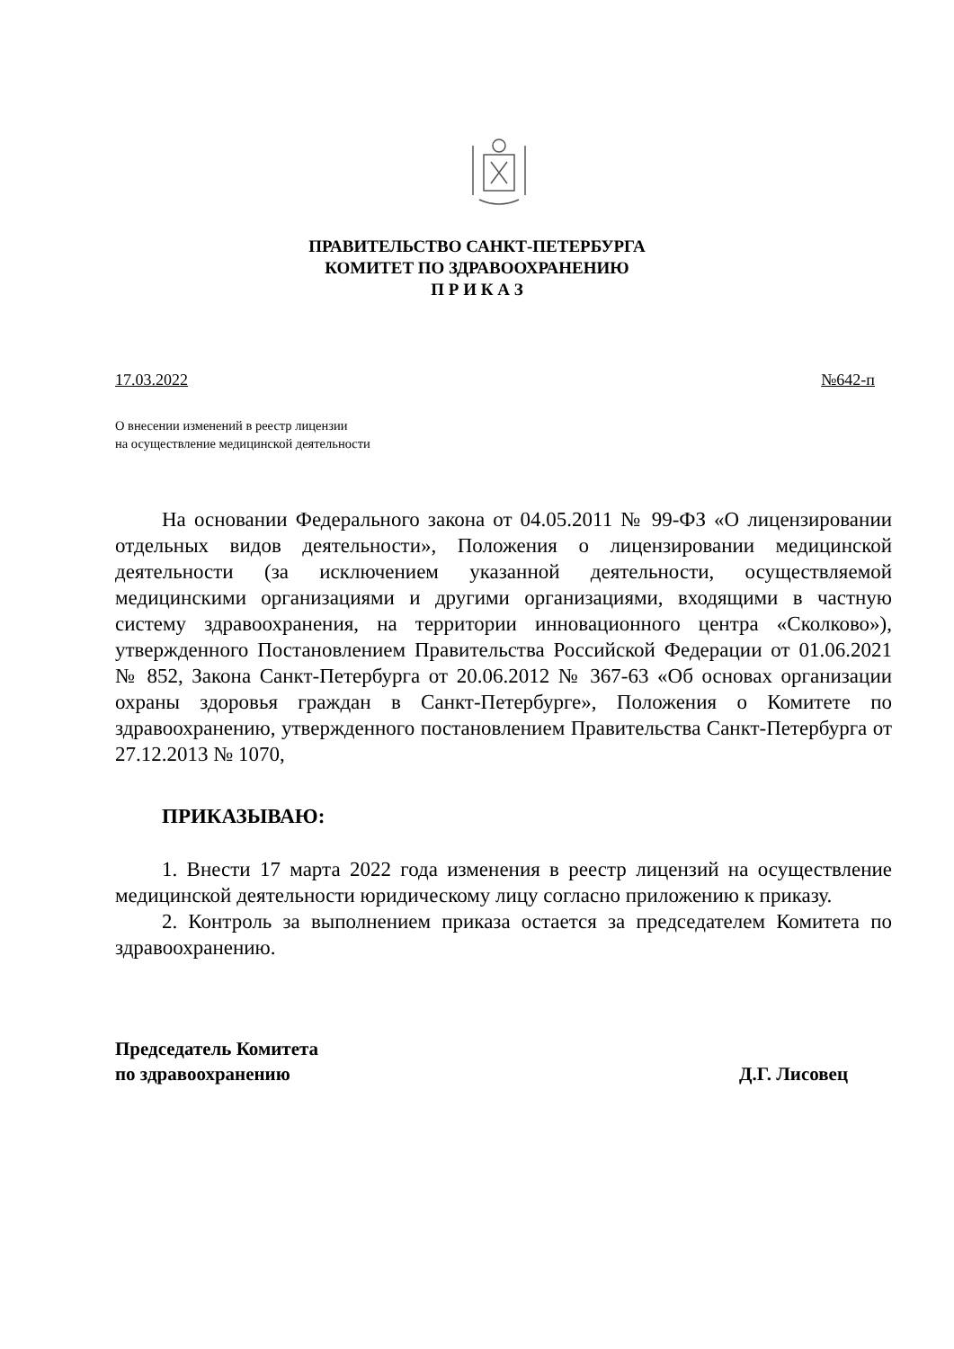ПРАВИТЕЛЬСТВО САНКТ-ПЕТЕРБУРГА
КОМИТЕТ ПО ЗДРАВООХРАНЕНИЮ
П Р И К А З
17.03.2022 №642-п
О внесении изменений в реестр лицензии
на осуществление медицинской деятельности
На основании Федерального закона от 04.05.2011 № 99-ФЗ «О лицензировании отдельных видов деятельности», Положения о лицензировании медицинской деятельности (за исключением указанной деятельности, осуществляемой медицинскими организациями и другими организациями, входящими в частную систему здравоохранения, на территории инновационного центра «Сколково»), утвержденного Постановлением Правительства Российской Федерации от 01.06.2021 № 852, Закона Санкт-Петербурга от 20.06.2012 № 367-63 «Об основах организации охраны здоровья граждан в Санкт-Петербурге», Положения о Комитете по здравоохранению, утвержденного постановлением Правительства Санкт-Петербурга от 27.12.2013 № 1070,
ПРИКАЗЫВАЮ:
1. Внести 17 марта 2022 года изменения в реестр лицензий на осуществление медицинской деятельности юридическому лицу согласно приложению к приказу.
2. Контроль за выполнением приказа остается за председателем Комитета по здравоохранению.
Председатель Комитета
по здравоохранению
Д.Г. Лисовец